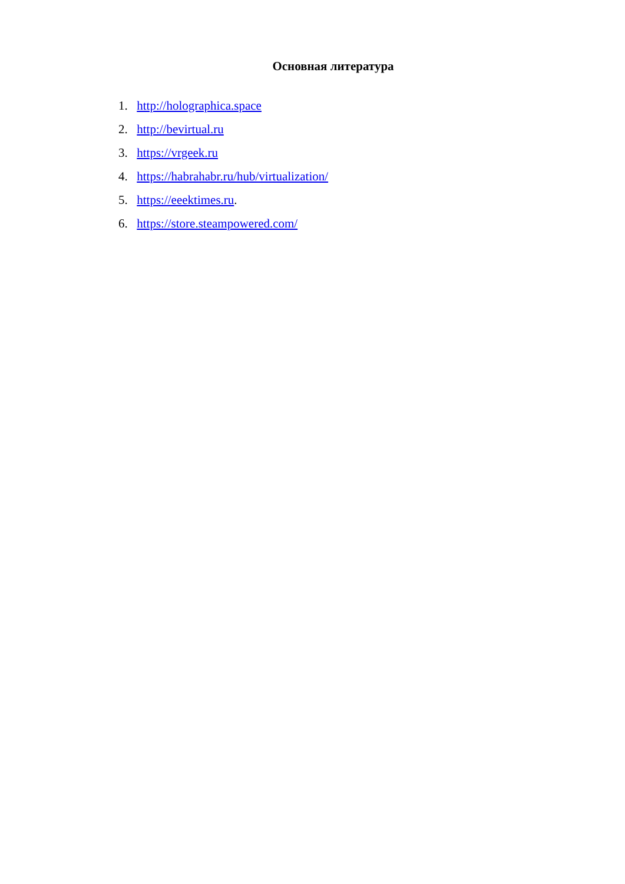Основная литература
1. http://holographica.space
2. http://bevirtual.ru
3. https://vrgeek.ru
4. https://habrahabr.ru/hub/virtualization/
5. https://eeektimes.ru.
6. https://store.steampowered.com/